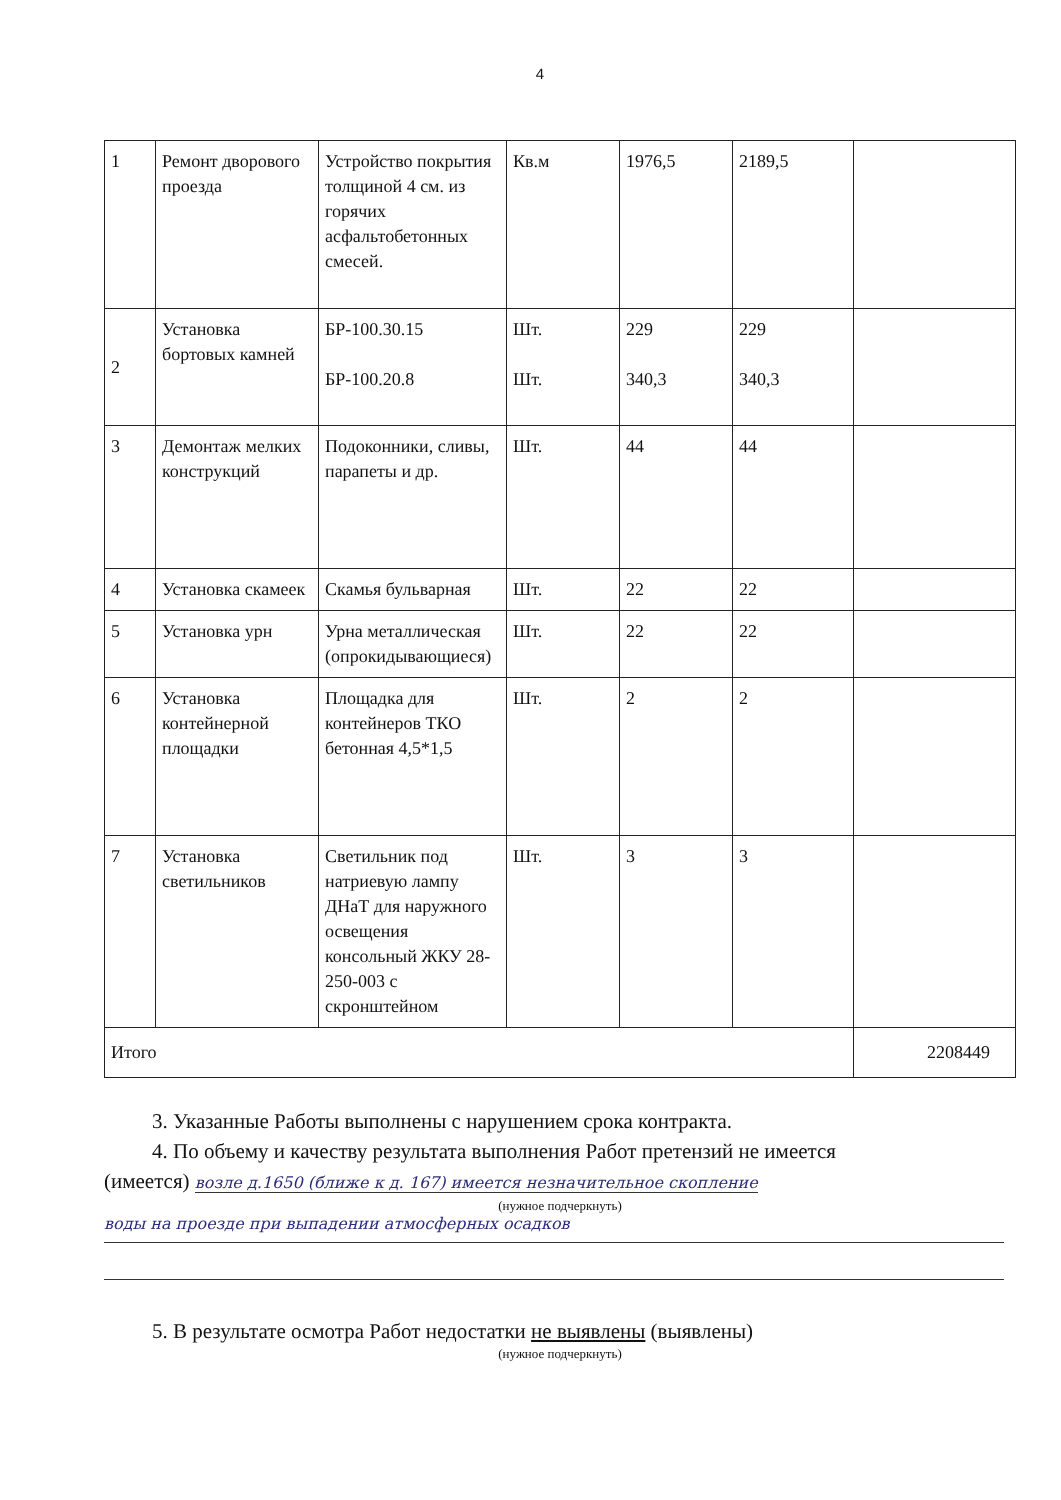4
| 1 | Ремонт дворового проезда | Устройство покрытия толщиной 4 см. из горячих асфальтобетонных смесей. | Кв.м | 1976,5 | 2189,5 | |
| 2 | Установка бортовых камней | БР-100.30.15 БР-100.20.8 | Шт. Шт. | 229 340,3 | 229 340,3 | |
| 3 | Демонтаж мелких конструкций | Подоконники, сливы, парапеты и др. | Шт. | 44 | 44 | |
| 4 | Установка скамеек | Скамья бульварная | Шт. | 22 | 22 | |
| 5 | Установка урн | Урна металлическая (опрокидывающиеся) | Шт. | 22 | 22 | |
| 6 | Установка контейнерной площадки | Площадка для контейнеров ТКО бетонная 4,5*1,5 | Шт. | 2 | 2 | |
| 7 | Установка светильников | Светильник под натриевую лампу ДНаТ для наружного освещения консольный ЖКУ 28-250-003 с скронштейном | Шт. | 3 | 3 | |
| Итого | | | | | | 2208449 |
3. Указанные Работы выполнены с нарушением срока контракта.
4. По объему и качеству результата выполнения Работ претензий не имеется
(имеется) возле д.1650 (ближе к д. 167) имеется незначительное скопление
(нужное подчеркнуть)
воды на проезде при выпадении атмосферных осадков
5. В результате осмотра Работ недостатки не выявлены (выявлены)
(нужное подчеркнуть)